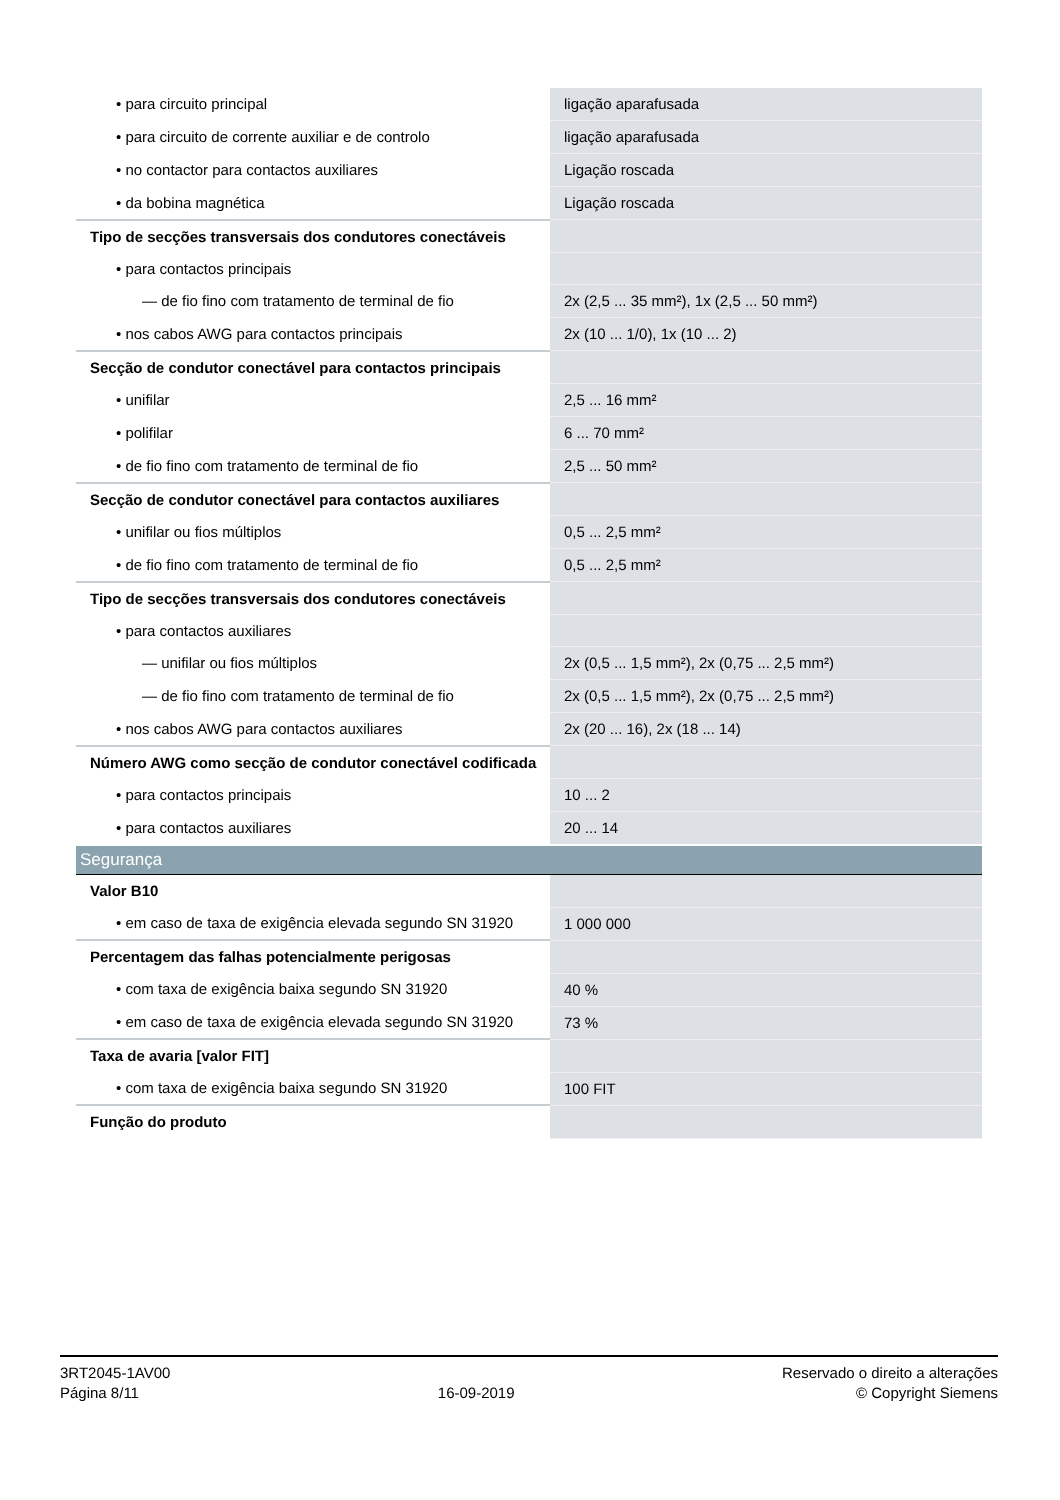| • para circuito principal | ligação aparafusada |
| • para circuito de corrente auxiliar e de controlo | ligação aparafusada |
| • no contactor para contactos auxiliares | Ligação roscada |
| • da bobina magnética | Ligação roscada |
| Tipo de secções transversais dos condutores conectáveis | |
| • para contactos principais | |
| — de fio fino com tratamento de terminal de fio | 2x (2,5 ... 35 mm²), 1x (2,5 ... 50 mm²) |
| • nos cabos AWG para contactos principais | 2x (10 ... 1/0), 1x (10 ... 2) |
| Secção de condutor conectável para contactos principais | |
| • unifilar | 2,5 ... 16 mm² |
| • polifilar | 6 ... 70 mm² |
| • de fio fino com tratamento de terminal de fio | 2,5 ... 50 mm² |
| Secção de condutor conectável para contactos auxiliares | |
| • unifilar ou fios múltiplos | 0,5 ... 2,5 mm² |
| • de fio fino com tratamento de terminal de fio | 0,5 ... 2,5 mm² |
| Tipo de secções transversais dos condutores conectáveis | |
| • para contactos auxiliares | |
| — unifilar ou fios múltiplos | 2x (0,5 ... 1,5 mm²), 2x (0,75 ... 2,5 mm²) |
| — de fio fino com tratamento de terminal de fio | 2x (0,5 ... 1,5 mm²), 2x (0,75 ... 2,5 mm²) |
| • nos cabos AWG para contactos auxiliares | 2x (20 ... 16), 2x (18 ... 14) |
| Número AWG como secção de condutor conectável codificada | |
| • para contactos principais | 10 ... 2 |
| • para contactos auxiliares | 20 ... 14 |
| Segurança | |
| Valor B10 | |
| • em caso de taxa de exigência elevada segundo SN 31920 | 1 000 000 |
| Percentagem das falhas potencialmente perigosas | |
| • com taxa de exigência baixa segundo SN 31920 | 40 % |
| • em caso de taxa de exigência elevada segundo SN 31920 | 73 % |
| Taxa de avaria [valor FIT] | |
| • com taxa de exigência baixa segundo SN 31920 | 100 FIT |
| Função do produto | |
3RT2045-1AV00
Página 8/11
16-09-2019
Reservado o direito a alterações
© Copyright Siemens